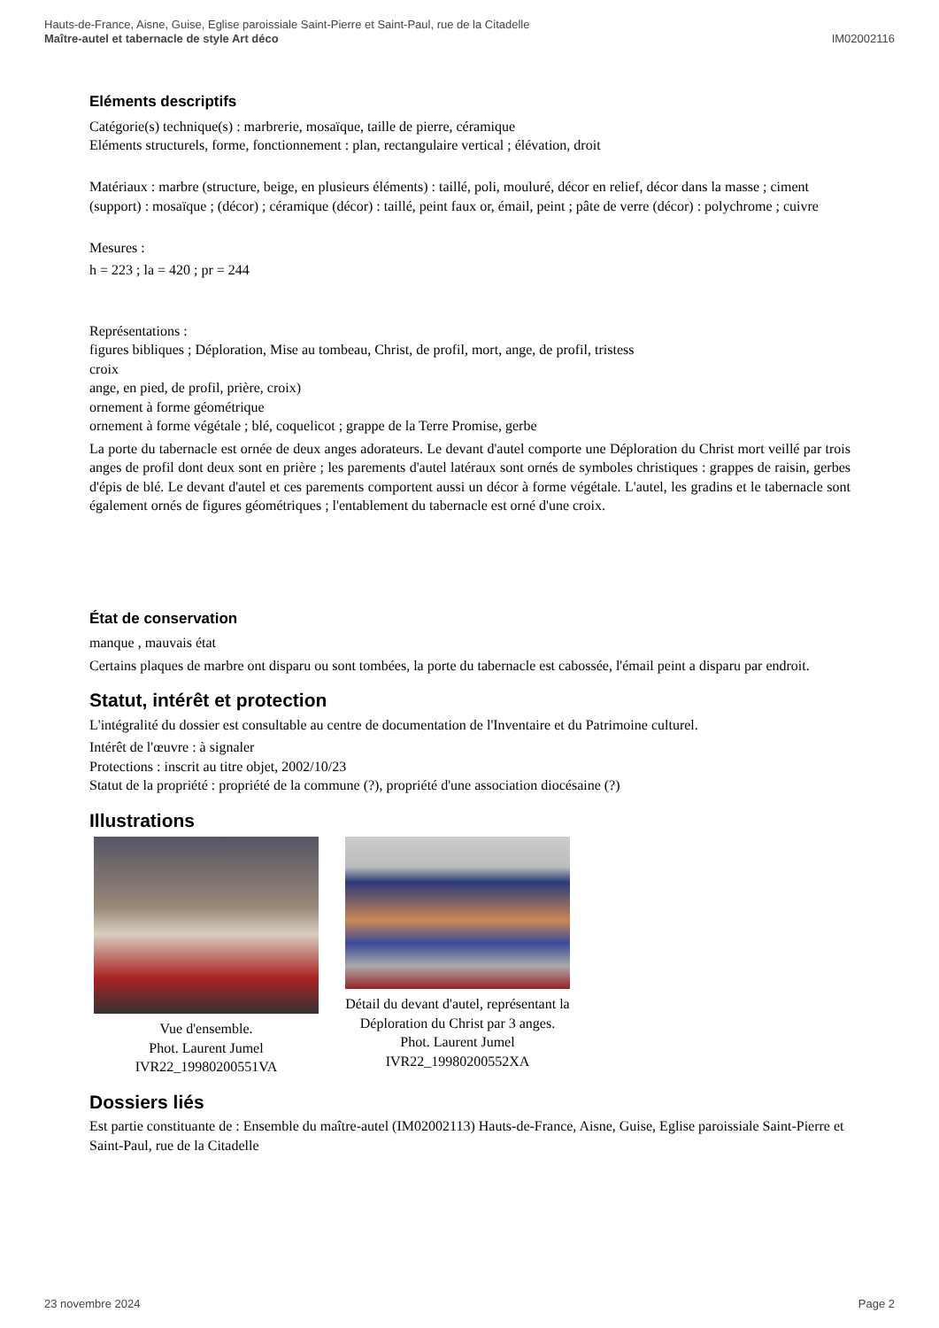Hauts-de-France, Aisne, Guise, Eglise paroissiale Saint-Pierre et Saint-Paul, rue de la Citadelle
IM02002116 Maître-autel et tabernacle de style Art déco
Eléments descriptifs
Catégorie(s) technique(s) : marbrerie, mosaïque, taille de pierre, céramique
Eléments structurels, forme, fonctionnement : plan, rectangulaire vertical ; élévation, droit
Matériaux : marbre (structure, beige, en plusieurs éléments) : taillé, poli, mouluré, décor en relief, décor dans la masse ; ciment (support) : mosaïque ; (décor) ; céramique (décor) : taillé, peint faux or, émail, peint ; pâte de verre (décor) : polychrome ; cuivre
Mesures :
h = 223 ; la = 420 ; pr = 244
Représentations :
figures bibliques ; Déploration, Mise au tombeau, Christ, de profil, mort, ange, de profil, tristess
croix
ange, en pied, de profil, prière, croix)
ornement à forme géométrique
ornement à forme végétale ; blé, coquelicot ; grappe de la Terre Promise, gerbe
La porte du tabernacle est ornée de deux anges adorateurs. Le devant d'autel comporte une Déploration du Christ mort veillé par trois anges de profil dont deux sont en prière ; les parements d'autel latéraux sont ornés de symboles christiques : grappes de raisin, gerbes d'épis de blé. Le devant d'autel et ces parements comportent aussi un décor à forme végétale. L'autel, les gradins et le tabernacle sont également ornés de figures géométriques ; l'entablement du tabernacle est orné d'une croix.
État de conservation
manque , mauvais état
Certains plaques de marbre ont disparu ou sont tombées, la porte du tabernacle est cabossée, l'émail peint a disparu par endroit.
Statut, intérêt et protection
L'intégralité du dossier est consultable au centre de documentation de l'Inventaire et du Patrimoine culturel.
Intérêt de l'œuvre : à signaler
Protections : inscrit au titre objet, 2002/10/23
Statut de la propriété : propriété de la commune (?), propriété d'une association diocésaine (?)
Illustrations
Vue d'ensemble.
Phot. Laurent Jumel
IVR22_19980200551VA
Détail du devant d'autel, représentant la Déploration du Christ par 3 anges.
Phot. Laurent Jumel
IVR22_19980200552XA
Dossiers liés
Est partie constituante de : Ensemble du maître-autel (IM02002113) Hauts-de-France, Aisne, Guise, Eglise paroissiale Saint-Pierre et Saint-Paul, rue de la Citadelle
Page 2 23 novembre 2024